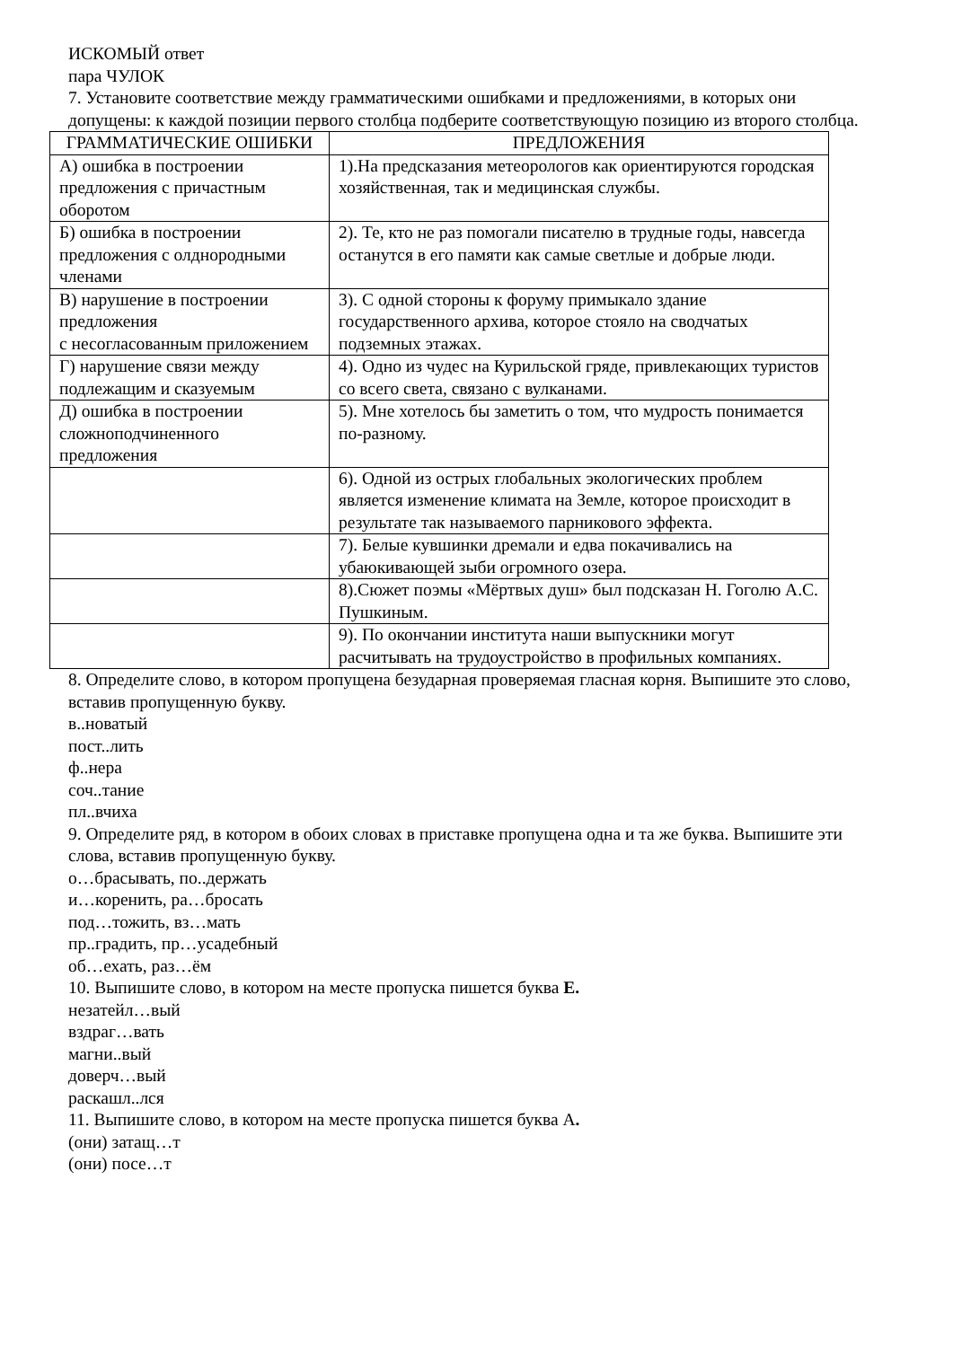ИСКОМЫЙ ответ
пара ЧУЛОК
7. Установите соответствие между грамматическими ошибками и предложениями, в которых они допущены: к каждой позиции первого столбца подберите соответствующую позицию из второго столбца.
| ГРАММАТИЧЕСКИЕ ОШИБКИ | ПРЕДЛОЖЕНИЯ |
| --- | --- |
| А) ошибка в построении предложения с причастным оборотом | 1).На предсказания метеорологов как ориентируются городская хозяйственная, так и медицинская службы. |
| Б) ошибка в построении предложения с олднородными членами | 2). Те, кто не раз помогали писателю в трудные годы, навсегда останутся в его памяти как самые светлые и добрые люди. |
| В) нарушение в построении предложения с несогласованным приложением | 3). С одной стороны к форуму примыкало здание государственного архива, которое стояло на сводчатых подземных этажах. |
| Г) нарушение связи между подлежащим и сказуемым | 4). Одно из чудес на Курильской гряде, привлекающих туристов со всего света, связано с вулканами. |
| Д) ошибка в построении сложноподчиненного предложения | 5). Мне хотелось бы заметить о том, что мудрость понимается по-разному. |
| | 6). Одной из острых глобальных экологических проблем является изменение климата на Земле, которое происходит в результате так называемого парникового эффекта. |
| | 7). Белые кувшинки дремали и едва покачивались на убаюкивающей зыби огромного озера. |
| | 8).Сюжет поэмы «Мёртвых душ» был подсказан Н. Гоголю А.С. Пушкиным. |
| | 9). По окончании института наши выпускники могут расчитывать на трудоустройство в профильных компаниях. |
8. Определите слово, в котором пропущена безударная проверяемая гласная корня. Выпишите это слово, вставив пропущенную букву.
в..новатый
пост..лить
ф..нера
соч..тание
пл..вчиха
9. Определите ряд, в котором в обоих словах в приставке пропущена одна и та же буква. Выпишите эти слова, вставив пропущенную букву.
о…брасывать, по..держать
и…коренить, ра…бросать
под…тожить, вз…мать
пр..градить, пр…усадебный
об…ехать, раз…ём
10. Выпишите слово, в котором на месте пропуска пишется буква Е.
незатейл…вый
вздраг…вать
магни..вый
доверч…вый
раскашл..лся
11. Выпишите слово, в котором на месте пропуска пишется буква А.
(они) затащ…т
(они) посе…т